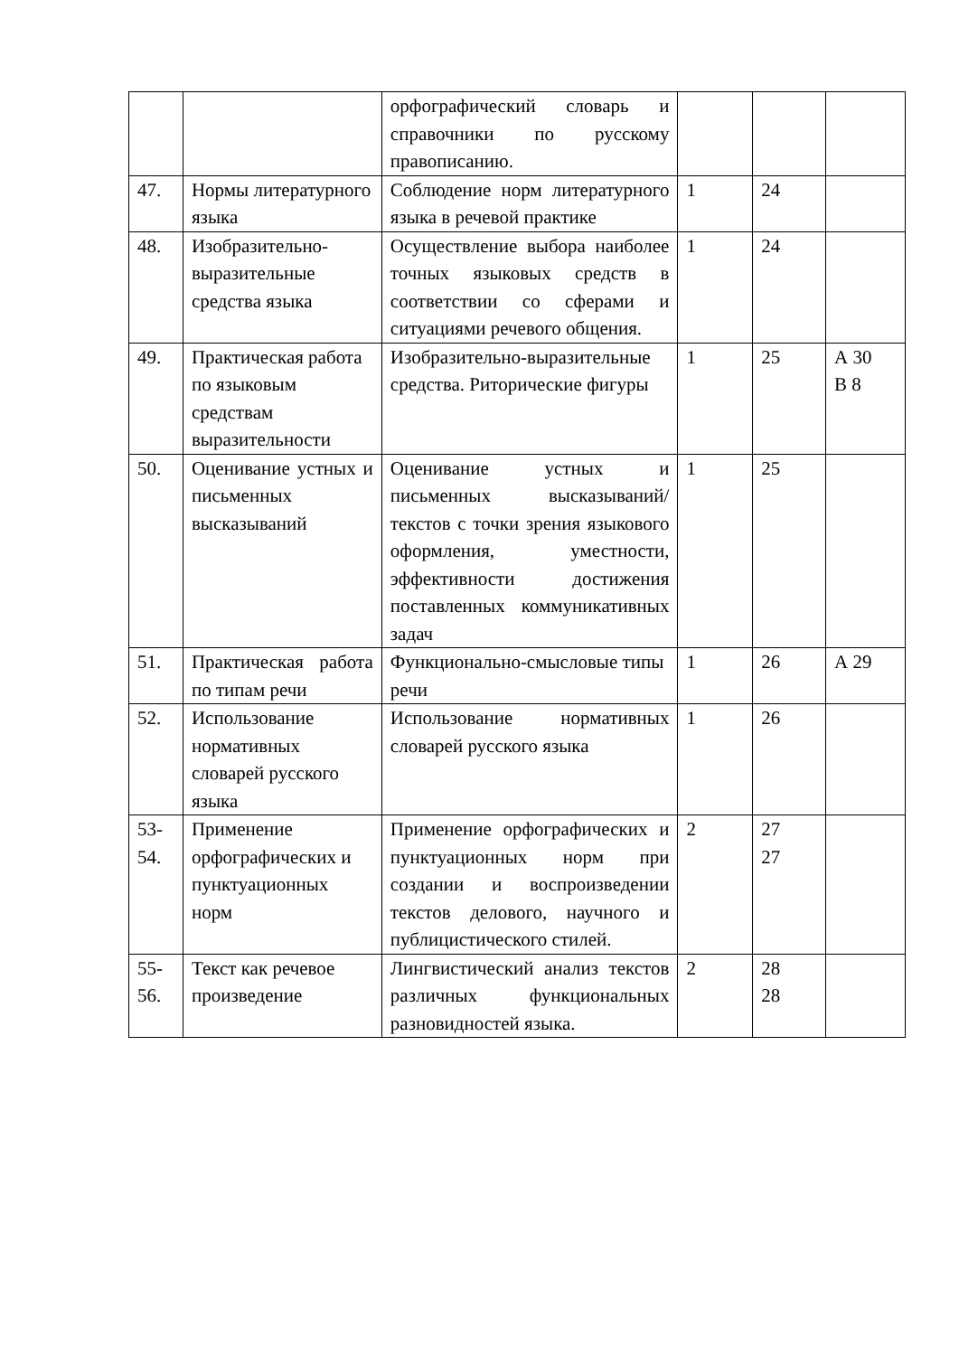| | | орфографический словарь и справочники по русскому правописанию. | | | |
| 47. | Нормы литературного языка | Соблюдение норм литературного языка в речевой практике | 1 | 24 | |
| 48. | Изобразительно-выразительные средства языка | Осуществление выбора наиболее точных языковых средств в соответствии со сферами и ситуациями речевого общения. | 1 | 24 | |
| 49. | Практическая работа по языковым средствам выразительности | Изобразительно-выразительные средства. Риторические фигуры | 1 | 25 | А 30 В 8 |
| 50. | Оценивание устных и письменных высказываний | Оценивание устных и письменных высказываний/текстов с точки зрения языкового оформления, уместности, эффективности достижения поставленных коммуникативных задач | 1 | 25 | |
| 51. | Практическая работа по типам речи | Функционально-смысловые типы речи | 1 | 26 | А 29 |
| 52. | Использование нормативных словарей русского языка | Использование нормативных словарей русского языка | 1 | 26 | |
| 53- 54. | Применение орфографических и пунктуационных норм | Применение орфографических и пунктуационных норм при создании и воспроизведении текстов делового, научного и публицистического стилей. | 2 | 27 27 | |
| 55- 56. | Текст как речевое произведение | Лингвистический анализ текстов различных функциональных разновидностей языка. | 2 | 28 28 | |